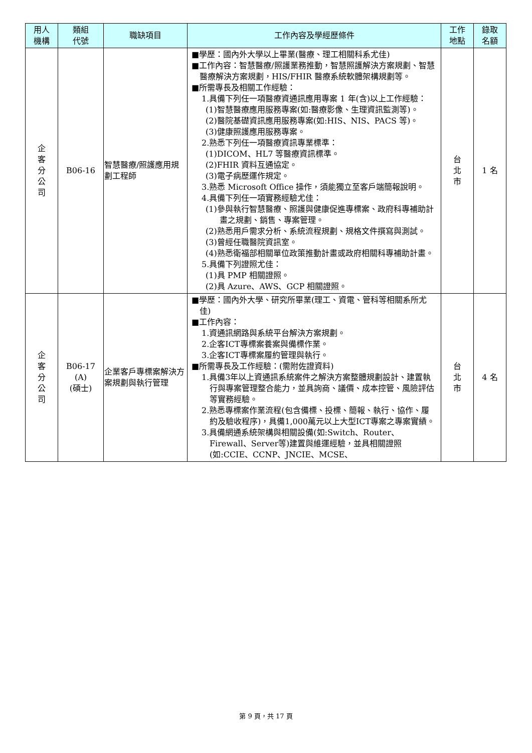| 用人 機構 | 類組 代號 | 職缺項目 | 工作內容及學經歷條件 | 工作 地點 | 錄取 名額 |
| --- | --- | --- | --- | --- | --- |
| 企 客 分 公 司 | B06-16 | 智慧醫療/照護應用規劃工程師 | ■學歷：國內外大學以上畢業(醫療、理工相關科系尤佳) ■工作內容：智慧醫療/照護業務推動，智慧照護解決方案規劃、智慧醫療解決方案規劃，HIS/FHIR 醫療系統軟體架構規劃等。 ■所需專長及相關工作經驗： 1.具備下列任一項醫療資通訊應用專案 1 年(含)以上工作經驗： (1)智慧醫療應用服務專案(如:醫療影像、生理資訊監測等)。 (2)醫院基礎資訊應用服務專案(如:HIS、NIS、PACS 等)。 (3)健康照護應用服務專案。 2.熟悉下列任一項醫療資訊專業標準： (1)DICOM、HL7 等醫療資訊標準。 (2)FHIR 資料互通協定。 (3)電子病歷運作規定。 3.熟悉 Microsoft Office 操作，須能獨立至客戶端簡報說明。 4.具備下列任一項實務經驗尤佳： (1)參與執行智慧醫療、照護與健康促進專標案、政府科專補助計畫之規劃、銷售、專案管理。 (2)熟悉用戶需求分析、系統流程規劃、規格文件撰寫與測試。 (3)曾經任職醫院資訊室。 (4)熟悉衛福部相關單位政策推動計畫或政府相關科專補助計畫。 5.具備下列證照尤佳： (1)具 PMP 相關證照。 (2)具 Azure、AWS、GCP 相關證照。 | 台 北 市 | 1 名 |
| 企 客 分 公 司 | B06-17 (A) (碩士) | 企業客戶專標案解決方案規劃與執行管理 | ■學歷：國內外大學、研究所畢業(理工、資電、管科等相關系所尤佳) ■工作內容： 1.資通訊網路與系統平台解決方案規劃。 2.企客ICT專標案養案與備標作業。 3.企客ICT專標案履約管理與執行。 ■所需專長及工作經驗：(需附佐證資料) 1.具備3年以上資通訊系統案件之解決方案整體規劃設計、建置執行與專案管理整合能力，並具詢商、議價、成本控管、風險評估等實務經驗。 2.熟悉專標案作業流程(包含備標、投標、簡報、執行、協作、履約及驗收程序)，具備1,000萬元以上大型ICT專案之專案實績。 3.具備網通系統架構與相關設備(如:Switch、Router、Firewall、Server等)建置與維運經驗，並具相關證照(如:CCIE、CCNP、JNCIE、MCSE、 | 台 北 市 | 4 名 |
第 9 頁，共 17 頁